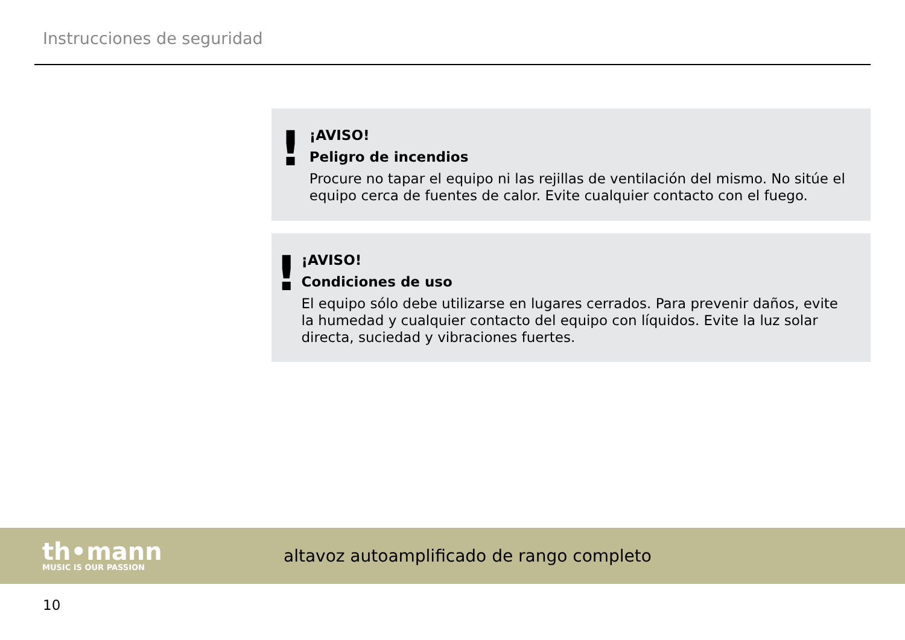Instrucciones de seguridad
!
¡AVISO!
Peligro de incendios
Procure no tapar el equipo ni las rejillas de ventilación del mismo. No sitúe el equipo cerca de fuentes de calor. Evite cualquier contacto con el fuego.
!
¡AVISO!
Condiciones de uso
El equipo sólo debe utilizarse en lugares cerrados. Para prevenir daños, evite la humedad y cualquier contacto del equipo con líquidos. Evite la luz solar directa, suciedad y vibraciones fuertes.
th•mann
MUSIC IS OUR PASSION
altavoz autoamplificado de rango completo
10